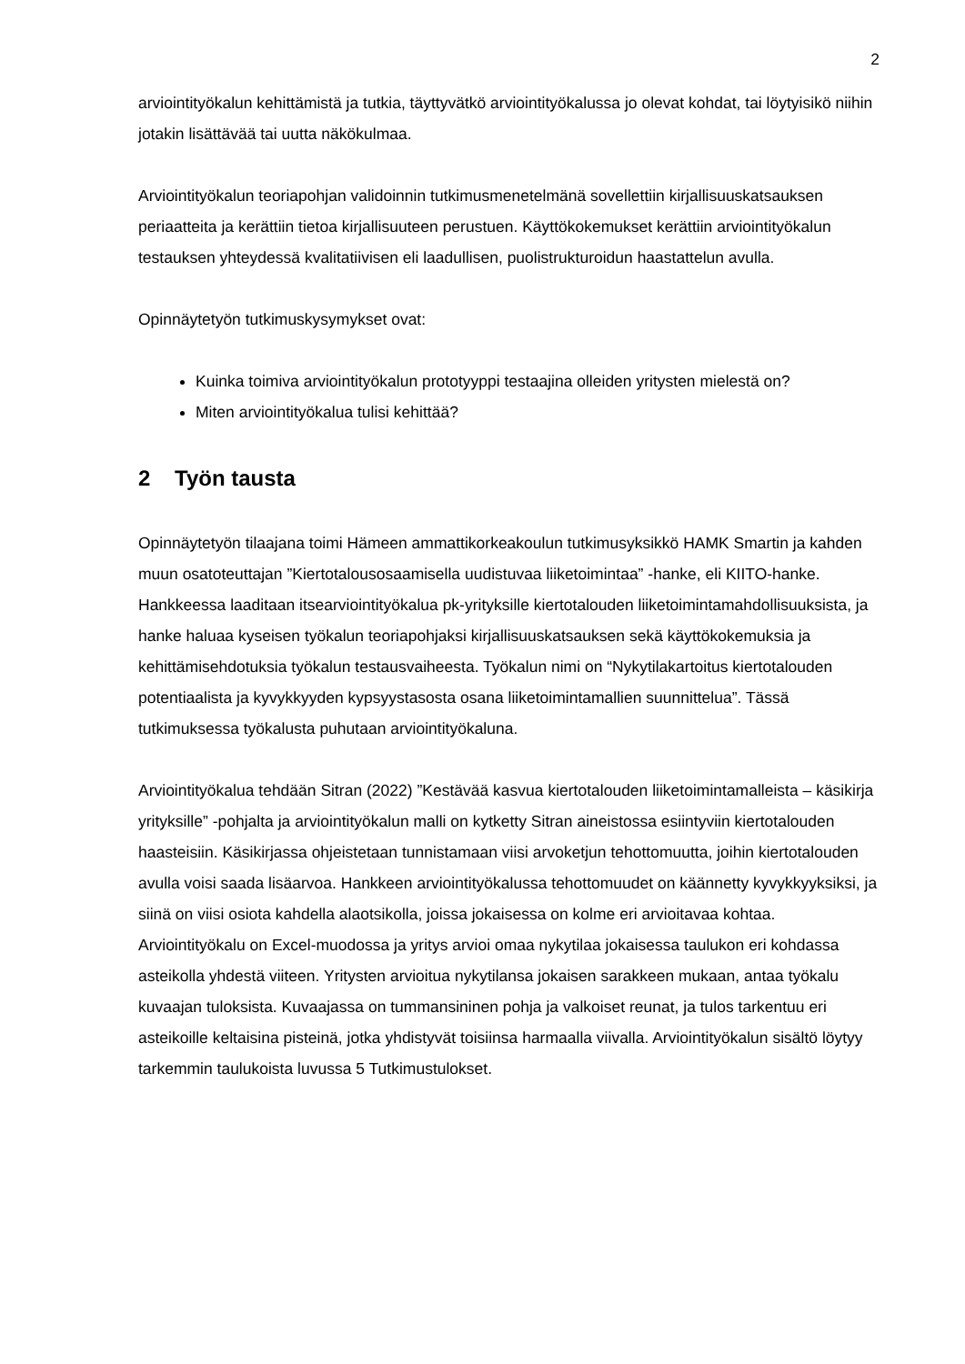2
arviointityökalun kehittämistä ja tutkia, täyttyvätkö arviointityökalussa jo olevat kohdat, tai löytyisikö niihin jotakin lisättävää tai uutta näkökulmaa.
Arviointityökalun teoriapohjan validoinnin tutkimusmenetelmänä sovellettiin kirjallisuuskatsauksen periaatteita ja kerättiin tietoa kirjallisuuteen perustuen. Käyttökokemukset kerättiin arviointityökalun testauksen yhteydessä kvalitatiivisen eli laadullisen, puolistrukturoidun haastattelun avulla.
Opinnäytetyön tutkimuskysymykset ovat:
Kuinka toimiva arviointityökalun prototyyppi testaajina olleiden yritysten mielestä on?
Miten arviointityökalua tulisi kehittää?
2 Työn tausta
Opinnäytetyön tilaajana toimi Hämeen ammattikorkeakoulun tutkimusyksikkö HAMK Smartin ja kahden muun osatoteuttajan ”Kiertotalousosaamisella uudistuvaa liiketoimintaa” -hanke, eli KIITO-hanke. Hankkeessa laaditaan itsearviointityökalua pk-yrityksille kiertotalouden liiketoimintamahdollisuuksista, ja hanke haluaa kyseisen työkalun teoriapohjaksi kirjallisuuskatsauksen sekä käyttökokemuksia ja kehittämisehdotuksia työkalun testausvaiheesta. Työkalun nimi on “Nykytilakartoitus kiertotalouden potentiaalista ja kyvykkyyden kypsyystasosta osana liiketoimintamallien suunnittelua”. Tässä tutkimuksessa työkalusta puhutaan arviointityökaluna.
Arviointityökalua tehdään Sitran (2022) ”Kestävää kasvua kiertotalouden liiketoimintamalleista – käsikirja yrityksille” -pohjalta ja arviointityökalun malli on kytketty Sitran aineistossa esiintyviin kiertotalouden haasteisiin. Käsikirjassa ohjeistetaan tunnistamaan viisi arvoketjun tehottomuutta, joihin kiertotalouden avulla voisi saada lisäarvoa. Hankkeen arviointityökalussa tehottomuudet on käännetty kyvykkyyksiksi, ja siinä on viisi osiota kahdella alaotsikolla, joissa jokaisessa on kolme eri arvioitavaa kohtaa. Arviointityökalu on Excel-muodossa ja yritys arvioi omaa nykytilaa jokaisessa taulukon eri kohdassa asteikolla yhdestä viiteen. Yritysten arvioitua nykytilansa jokaisen sarakkeen mukaan, antaa työkalu kuvaajan tuloksista. Kuvaajassa on tummansininen pohja ja valkoiset reunat, ja tulos tarkentuu eri asteikoille keltaisina pisteinä, jotka yhdistyvät toisiinsa harmaalla viivalla. Arviointityökalun sisältö löytyy tarkemmin taulukoista luvussa 5 Tutkimustulokset.